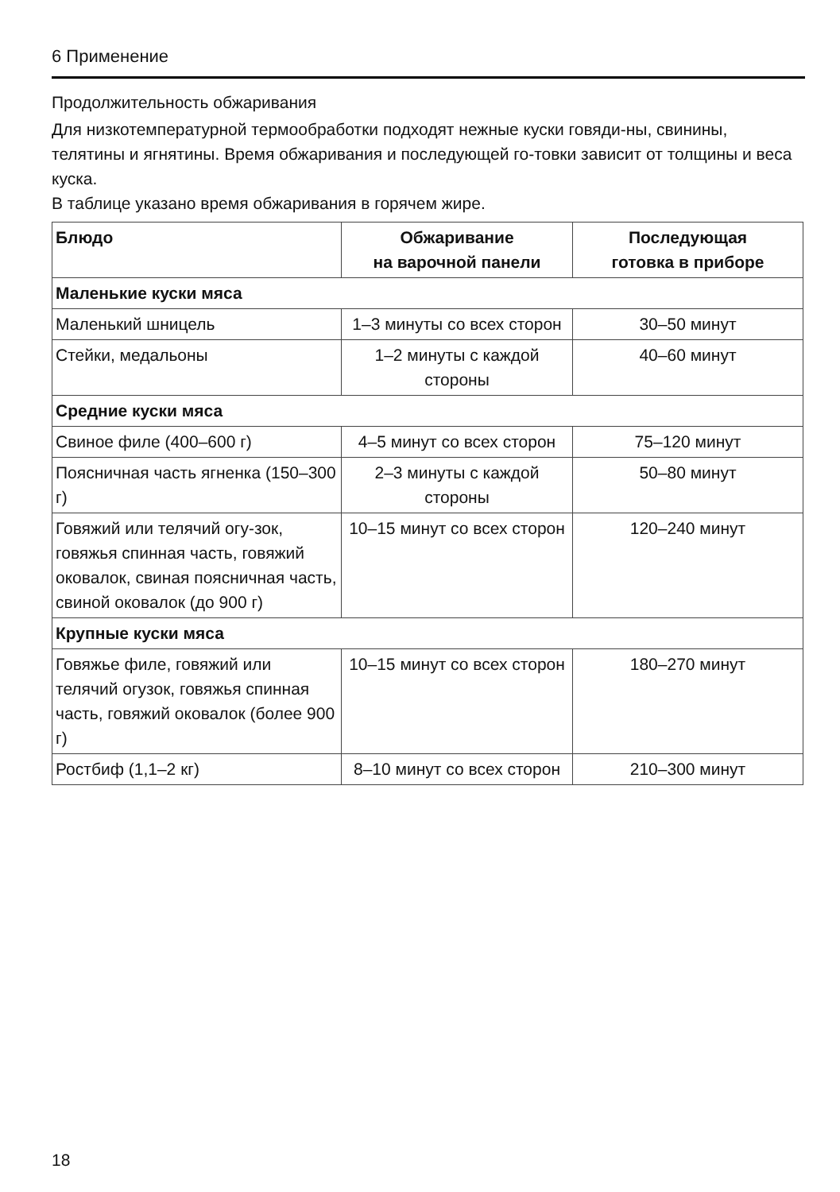6 Применение
Продолжительность обжаривания
Для низкотемпературной термообработки подходят нежные куски говяди-ны, свинины, телятины и ягнятины. Время обжаривания и последующей го-товки зависит от толщины и веса куска.
В таблице указано время обжаривания в горячем жире.
| Блюдо | Обжаривание на варочной панели | Последующая готовка в приборе |
| --- | --- | --- |
| Маленькие куски мяса | | |
| Маленький шницель | 1–3 минуты со всех сторон | 30–50 минут |
| Стейки, медальоны | 1–2 минуты с каждой стороны | 40–60 минут |
| Средние куски мяса | | |
| Свиное филе (400–600 г) | 4–5 минут со всех сторон | 75–120 минут |
| Поясничная часть ягненка (150–300 г) | 2–3 минуты с каждой стороны | 50–80 минут |
| Говяжий или телячий огу-зок, говяжья спинная часть, говяжий оковалок, свиная поясничная часть, свиной оковалок (до 900 г) | 10–15 минут со всех сторон | 120–240 минут |
| Крупные куски мяса | | |
| Говяжье филе, говяжий или телячий огузок, говяжья спинная часть, говяжий оковалок (более 900 г) | 10–15 минут со всех сторон | 180–270 минут |
| Ростбиф (1,1–2 кг) | 8–10 минут со всех сторон | 210–300 минут |
18